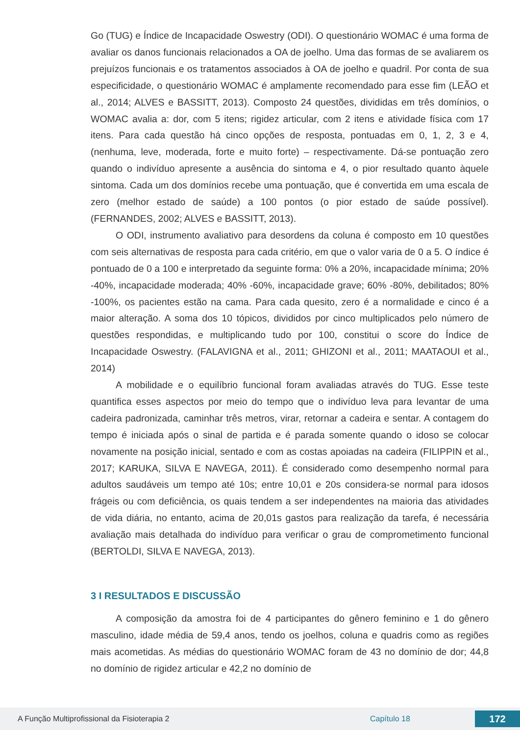Go (TUG) e Índice de Incapacidade Oswestry (ODI). O questionário WOMAC é uma forma de avaliar os danos funcionais relacionados a OA de joelho. Uma das formas de se avaliarem os prejuízos funcionais e os tratamentos associados à OA de joelho e quadril. Por conta de sua especificidade, o questionário WOMAC é amplamente recomendado para esse fim (LEÃO et al., 2014; ALVES e BASSITT, 2013). Composto 24 questões, divididas em três domínios, o WOMAC avalia a: dor, com 5 itens; rigidez articular, com 2 itens e atividade física com 17 itens. Para cada questão há cinco opções de resposta, pontuadas em 0, 1, 2, 3 e 4, (nenhuma, leve, moderada, forte e muito forte) – respectivamente. Dá-se pontuação zero quando o indivíduo apresente a ausência do sintoma e 4, o pior resultado quanto àquele sintoma. Cada um dos domínios recebe uma pontuação, que é convertida em uma escala de zero (melhor estado de saúde) a 100 pontos (o pior estado de saúde possível). (FERNANDES, 2002; ALVES e BASSITT, 2013).
O ODI, instrumento avaliativo para desordens da coluna é composto em 10 questões com seis alternativas de resposta para cada critério, em que o valor varia de 0 a 5. O índice é pontuado de 0 a 100 e interpretado da seguinte forma: 0% a 20%, incapacidade mínima; 20% -40%, incapacidade moderada; 40% -60%, incapacidade grave; 60% -80%, debilitados; 80% -100%, os pacientes estão na cama. Para cada quesito, zero é a normalidade e cinco é a maior alteração. A soma dos 10 tópicos, divididos por cinco multiplicados pelo número de questões respondidas, e multiplicando tudo por 100, constitui o score do Índice de Incapacidade Oswestry. (FALAVIGNA et al., 2011; GHIZONI et al., 2011; MAATAOUI et al., 2014)
A mobilidade e o equilíbrio funcional foram avaliadas através do TUG. Esse teste quantifica esses aspectos por meio do tempo que o indivíduo leva para levantar de uma cadeira padronizada, caminhar três metros, virar, retornar a cadeira e sentar. A contagem do tempo é iniciada após o sinal de partida e é parada somente quando o idoso se colocar novamente na posição inicial, sentado e com as costas apoiadas na cadeira (FILIPPIN et al., 2017; KARUKA, SILVA E NAVEGA, 2011). É considerado como desempenho normal para adultos saudáveis um tempo até 10s; entre 10,01 e 20s considera-se normal para idosos frágeis ou com deficiência, os quais tendem a ser independentes na maioria das atividades de vida diária, no entanto, acima de 20,01s gastos para realização da tarefa, é necessária avaliação mais detalhada do indivíduo para verificar o grau de comprometimento funcional (BERTOLDI, SILVA E NAVEGA, 2013).
3 I RESULTADOS E DISCUSSÃO
A composição da amostra foi de 4 participantes do gênero feminino e 1 do gênero masculino, idade média de 59,4 anos, tendo os joelhos, coluna e quadris como as regiões mais acometidas. As médias do questionário WOMAC foram de 43 no domínio de dor; 44,8 no domínio de rigidez articular e 42,2 no domínio de
A Função Multiprofissional da Fisioterapia 2 Capítulo 18 172